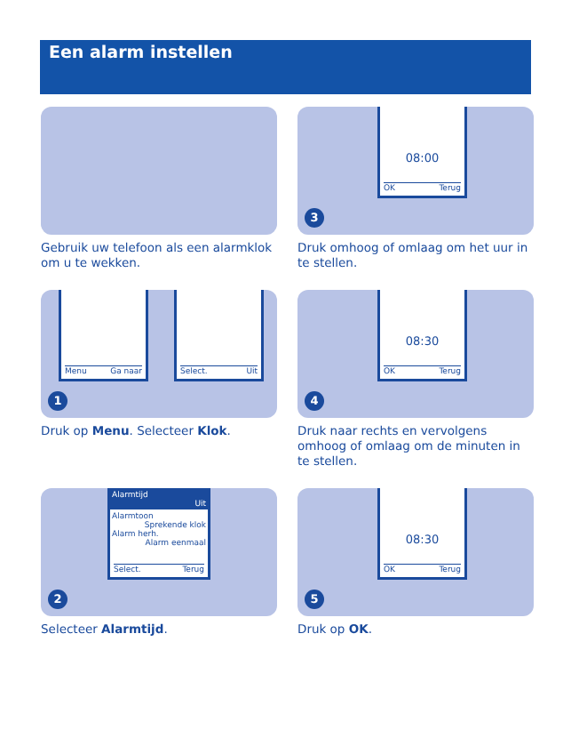Een alarm instellen
Gebruik uw telefoon als een alarmklok om u te wekken.
08:00
OK Terug
3
Druk omhoog of omlaag om het uur in te stellen.
Menu Ga naar Select. Uit
1
Druk op Menu. Selecteer Klok.
08:30
OK Terug
4
Druk naar rechts en vervolgens omhoog of omlaag om de minuten in te stellen.
Alarmtijd
Uit
Alarmtoon
Sprekende klok
Alarm herh.
Alarm eenmaal
Select. Terug
2
Selecteer Alarmtijd.
08:30
OK Terug
5
Druk op OK.